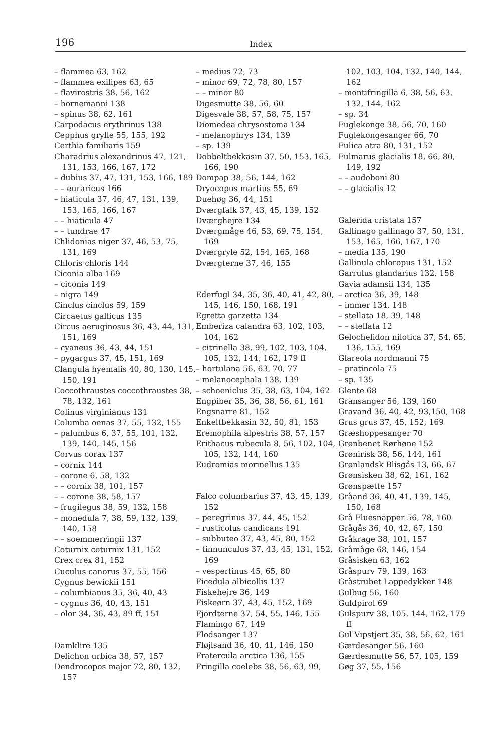196 Index
– flammea 63, 162
– flammea exilipes 63, 65
– flavirostris 38, 56, 162
– hornemanni 138
– spinus 38, 62, 161
Carpodacus erythrinus 138
Cepphus grylle 55, 155, 192
Certhia familiaris 159
Charadrius alexandrinus 47, 121, 131, 153, 166, 167, 172
– dubius 37, 47, 131, 153, 166, 189
– – euraricus 166
– hiaticula 37, 46, 47, 131, 139, 153, 165, 166, 167
– – hiaticula 47
– – tundrae 47
Chlidonias niger 37, 46, 53, 75, 131, 169
Chloris chloris 144
Ciconia alba 169
– ciconia 149
– nigra 149
Cinclus cinclus 59, 159
Circaetus gallicus 135
Circus aeruginosus 36, 43, 44, 131, 151, 169
– cyaneus 36, 43, 44, 151
– pygargus 37, 45, 151, 169
Clangula hyemalis 40, 80, 130, 145, 150, 191
Coccothraustes coccothraustes 38, 78, 132, 161
Colinus virginianus 131
Columba oenas 37, 55, 132, 155
– palumbus 6, 37, 55, 101, 132, 139, 140, 145, 156
Corvus corax 137
– cornix 144
– corone 6, 58, 132
– – cornix 38, 101, 157
– – corone 38, 58, 157
– frugilegus 38, 59, 132, 158
– monedula 7, 38, 59, 132, 139, 140, 158
– – soemmerringii 137
Coturnix coturnix 131, 152
Crex crex 81, 152
Cuculus canorus 37, 55, 156
Cygnus bewickii 151
– columbianus 35, 36, 40, 43
– cygnus 36, 40, 43, 151
– olor 34, 36, 43, 89 ff, 151
Damklire 135
Delichon urbica 38, 57, 157
Dendrocopos major 72, 80, 132, 157
– medius 72, 73
– minor 69, 72, 78, 80, 157
– – minor 80
Digesmutte 38, 56, 60
Digesvale 38, 57, 58, 75, 157
Diomedea chrysostoma 134
– melanophrys 134, 139
– sp. 139
Dobbeltbekkasin 37, 50, 153, 165, 166, 190
Dompap 38, 56, 144, 162
Dryocopus martius 55, 69
Duehøg 36, 44, 151
Dværgfalk 37, 43, 45, 139, 152
Dværghejre 134
Dværgmåge 46, 53, 69, 75, 154, 169
Dværgryle 52, 154, 165, 168
Dværgterne 37, 46, 155
Ederfugl 34, 35, 36, 40, 41, 42, 80, 145, 146, 150, 168, 191
Egretta garzetta 134
Emberiza calandra 63, 102, 103, 104, 162
– citrinella 38, 99, 102, 103, 104, 105, 132, 144, 162, 179 ff
– hortulana 56, 63, 70, 77
– melanocephala 138, 139
– schoeniclus 35, 38, 63, 104, 162
Engpiber 35, 36, 38, 56, 61, 161
Engsnarre 81, 152
Enkeltbekkasin 32, 50, 81, 153
Eremophila alpestris 38, 57, 157
Erithacus rubecula 8, 56, 102, 104, 105, 132, 144, 160
Eudromias morinellus 135
Falco columbarius 37, 43, 45, 139, 152
– peregrinus 37, 44, 45, 152
– rusticolus candicans 191
– subbuteo 37, 43, 45, 80, 152
– tinnunculus 37, 43, 45, 131, 152, 169
– vespertinus 45, 65, 80
Ficedula albicollis 137
Fiskehejre 36, 149
Fiskeørn 37, 43, 45, 152, 169
Fjordterne 37, 54, 55, 146, 155
Flamingo 67, 149
Flodsanger 137
Fløjlsand 36, 40, 41, 146, 150
Fratercula arctica 136, 155
Fringilla coelebs 38, 56, 63, 99,
102, 103, 104, 132, 140, 144, 162
– montifringilla 6, 38, 56, 63, 132, 144, 162
– sp. 34
Fuglekonge 38, 56, 70, 160
Fuglekongesanger 66, 70
Fulica atra 80, 131, 152
Fulmarus glacialis 18, 66, 80, 149, 192
– – audoboni 80
– – glacialis 12
Galerida cristata 157
Gallinago gallinago 37, 50, 131, 153, 165, 166, 167, 170
– media 135, 190
Gallinula chloropus 131, 152
Garrulus glandarius 132, 158
Gavia adamsii 134, 135
– arctica 36, 39, 148
– immer 134, 148
– stellata 18, 39, 148
– – stellata 12
Gelochelidon nilotica 37, 54, 65, 136, 155, 169
Glareola nordmanni 75
– pratincola 75
– sp. 135
Glente 68
Gransanger 56, 139, 160
Gravand 36, 40, 42, 93,150, 168
Grus grus 37, 45, 152, 169
Græshoppesanger 70
Grønbenet Rørhøne 152
Grønirisk 38, 56, 144, 161
Grønlandsk Blisgås 13, 66, 67
Grønsisken 38, 62, 161, 162
Grønspætte 157
Gråand 36, 40, 41, 139, 145, 150, 168
Grå Fluesnapper 56, 78, 160
Grågås 36, 40, 42, 67, 150
Gråkrage 38, 101, 157
Gråmåge 68, 146, 154
Gråsisken 63, 162
Gråspurv 79, 139, 163
Gråstrubet Lappedykker 148
Gulbug 56, 160
Guldpirol 69
Gulspurv 38, 105, 144, 162, 179 ff
Gul Vipstjert 35, 38, 56, 62, 161
Gærdesanger 56, 160
Gærdesmutte 56, 57, 105, 159
Gøg 37, 55, 156